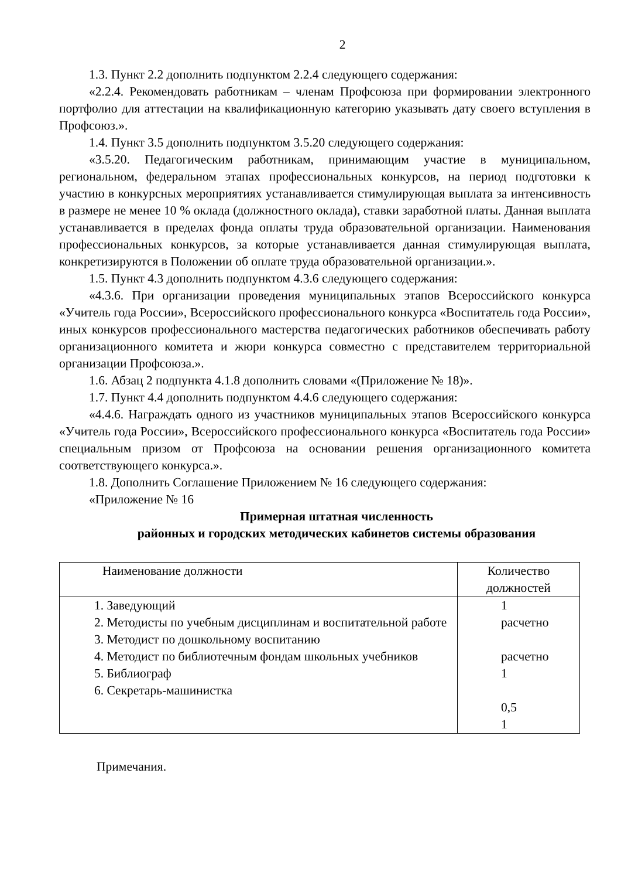2
1.3. Пункт 2.2 дополнить подпунктом 2.2.4 следующего содержания:
«2.2.4. Рекомендовать работникам – членам Профсоюза при формировании электронного портфолио для аттестации на квалификационную категорию указывать дату своего вступления в Профсоюз.».
1.4. Пункт 3.5 дополнить подпунктом 3.5.20 следующего содержания:
«3.5.20. Педагогическим работникам, принимающим участие в муниципальном, региональном, федеральном этапах профессиональных конкурсов, на период подготовки к участию в конкурсных мероприятиях устанавливается стимулирующая выплата за интенсивность в размере не менее 10 % оклада (должностного оклада), ставки заработной платы. Данная выплата устанавливается в пределах фонда оплаты труда образовательной организации. Наименования профессиональных конкурсов, за которые устанавливается данная стимулирующая выплата, конкретизируются в Положении об оплате труда образовательной организации.».
1.5. Пункт 4.3 дополнить подпунктом 4.3.6 следующего содержания:
«4.3.6. При организации проведения муниципальных этапов Всероссийского конкурса «Учитель года России», Всероссийского профессионального конкурса «Воспитатель года России», иных конкурсов профессионального мастерства педагогических работников обеспечивать работу организационного комитета и жюри конкурса совместно с представителем территориальной организации Профсоюза.».
1.6. Абзац 2 подпункта 4.1.8 дополнить словами «(Приложение № 18)».
1.7. Пункт 4.4 дополнить подпунктом 4.4.6 следующего содержания:
«4.4.6. Награждать одного из участников муниципальных этапов Всероссийского конкурса «Учитель года России», Всероссийского профессионального конкурса «Воспитатель года России» специальным призом от Профсоюза на основании решения организационного комитета соответствующего конкурса.».
1.8. Дополнить Соглашение Приложением № 16 следующего содержания:
«Приложение № 16
Примерная штатная численность
районных и городских методических кабинетов системы образования
| Наименование должности | Количество должностей |
| --- | --- |
| 1. Заведующий 2. Методисты по учебным дисциплинам и воспитательной работе 3. Методист по дошкольному воспитанию 4. Методист по библиотечным фондам школьных учебников 5. Библиограф 6. Секретарь-машинистка | 1 расчетно расчетно 1 0,5 1 |
Примечания.